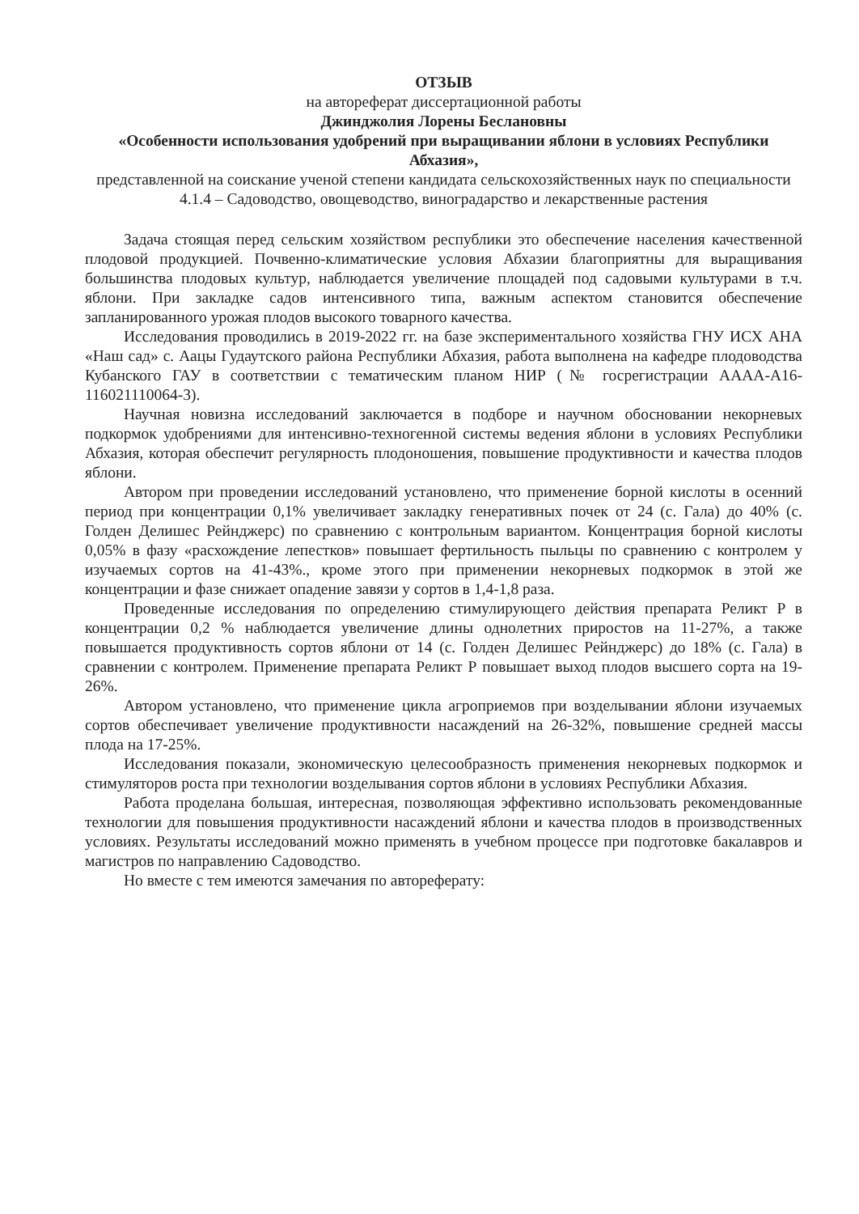ОТЗЫВ
на автореферат диссертационной работы
Джинджолия Лорены Беслановны
«Особенности использования удобрений при выращивании яблони в условиях Республики Абхазия»,
представленной на соискание ученой степени кандидата сельскохозяйственных наук по специальности 4.1.4 – Садоводство, овощеводство, виноградарство и лекарственные растения
Задача стоящая перед сельским хозяйством республики это обеспечение населения качественной плодовой продукцией. Почвенно-климатические условия Абхазии благоприятны для выращивания большинства плодовых культур, наблюдается увеличение площадей под садовыми культурами в т.ч. яблони. При закладке садов интенсивного типа, важным аспектом становится обеспечение запланированного урожая плодов высокого товарного качества.
Исследования проводились в 2019-2022 гг. на базе экспериментального хозяйства ГНУ ИСХ АНА «Наш сад» с. Аацы Гудаутского района Республики Абхазия, работа выполнена на кафедре плодоводства Кубанского ГАУ в соответствии с тематическим планом НИР (№ госрегистрации АААА-А16-116021110064-3).
Научная новизна исследований заключается в подборе и научном обосновании некорневых подкормок удобрениями для интенсивно-техногенной системы ведения яблони в условиях Республики Абхазия, которая обеспечит регулярность плодоношения, повышение продуктивности и качества плодов яблони.
Автором при проведении исследований установлено, что применение борной кислоты в осенний период при концентрации 0,1% увеличивает закладку генеративных почек от 24 (с. Гала) до 40% (с. Голден Делишес Рейнджерс) по сравнению с контрольным вариантом. Концентрация борной кислоты 0,05% в фазу «расхождение лепестков» повышает фертильность пыльцы по сравнению с контролем у изучаемых сортов на 41-43%., кроме этого при применении некорневых подкормок в этой же концентрации и фазе снижает опадение завязи у сортов в 1,4-1,8 раза.
Проведенные исследования по определению стимулирующего действия препарата Реликт Р в концентрации 0,2 % наблюдается увеличение длины однолетних приростов на 11-27%, а также повышается продуктивность сортов яблони от 14 (с. Голден Делишес Рейнджерс) до 18% (с. Гала) в сравнении с контролем. Применение препарата Реликт Р повышает выход плодов высшего сорта на 19-26%.
Автором установлено, что применение цикла агроприемов при возделывании яблони изучаемых сортов обеспечивает увеличение продуктивности насаждений на 26-32%, повышение средней массы плода на 17-25%.
Исследования показали, экономическую целесообразность применения некорневых подкормок и стимуляторов роста при технологии возделывания сортов яблони в условиях Республики Абхазия.
Работа проделана большая, интересная, позволяющая эффективно использовать рекомендованные технологии для повышения продуктивности насаждений яблони и качества плодов в производственных условиях. Результаты исследований можно применять в учебном процессе при подготовке бакалавров и магистров по направлению Садоводство.
Но вместе с тем имеются замечания по автореферату: